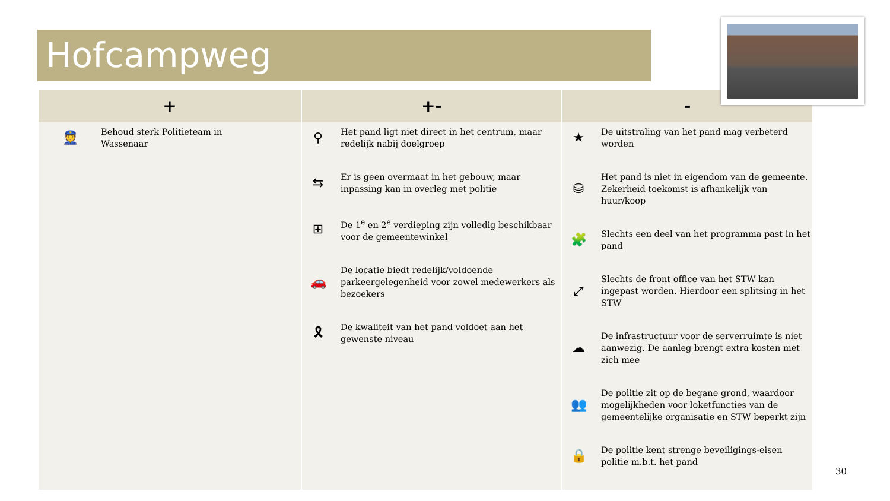Hofcampweg
| + | +- | - |
| --- | --- | --- |
| 👮 Behoud sterk Politieteam in Wassenaar | ⚲ Het pand ligt niet direct in het centrum, maar redelijk nabij doelgroep ⇆ Er is geen overmaat in het gebouw, maar inpassing kan in overleg met politie ⊞ De 1<sup>e</sup> en 2<sup>e</sup> verdieping zijn volledig beschikbaar voor de gemeentewinkel 🚗 De locatie biedt redelijk/voldoende parkeergelegenheid voor zowel medewerkers als bezoekers 🎗 De kwaliteit van het pand voldoet aan het gewenste niveau | ★ De uitstraling van het pand mag verbeterd worden ⛁ Het pand is niet in eigendom van de gemeente. Zekerheid toekomst is afhankelijk van huur/koop 🧩 Slechts een deel van het programma past in het pand ⤢ Slechts de front office van het STW kan ingepast worden. Hierdoor een splitsing in het STW ☁ De infrastructuur voor de serverruimte is niet aanwezig. De aanleg brengt extra kosten met zich mee 👥 De politie zit op de begane grond, waardoor mogelijkheden voor loketfuncties van de gemeentelijke organisatie en STW beperkt zijn 🔒 De politie kent strenge beveiligings-eisen politie m.b.t. het pand |
30